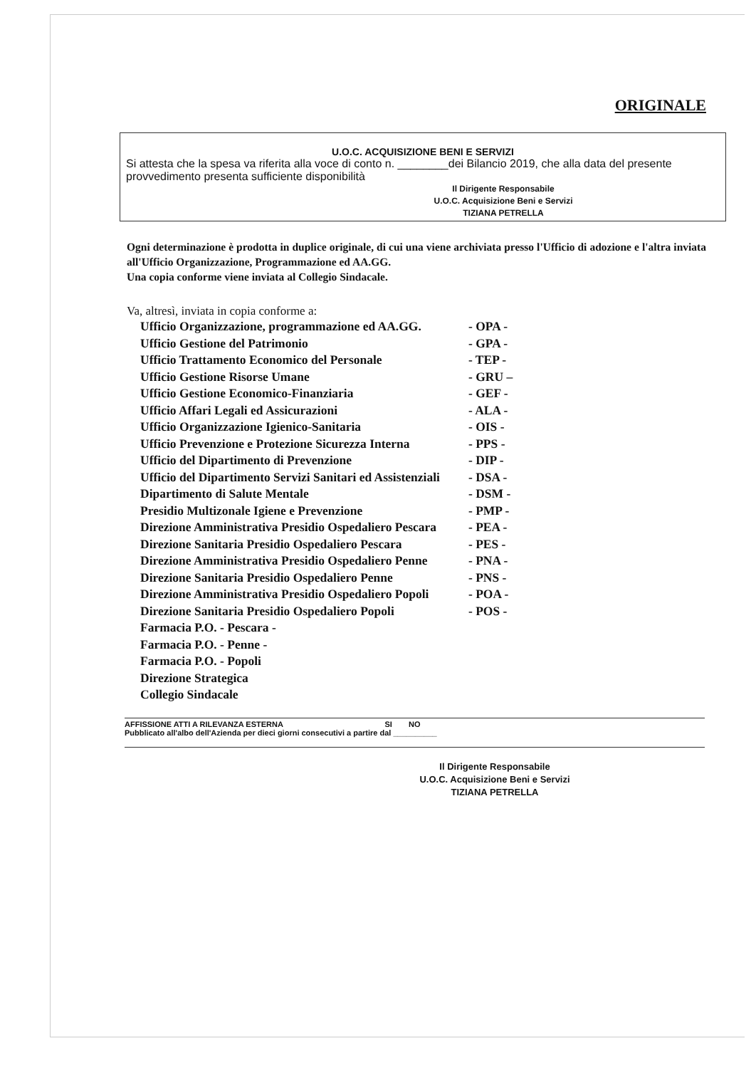ORIGINALE
U.O.C. ACQUISIZIONE BENI E SERVIZI
Si attesta che la spesa va riferita alla voce di conto n. ________dei Bilancio 2019, che alla data del presente provvedimento presenta sufficiente disponibilità
Il Dirigente Responsabile
U.O.C. Acquisizione Beni e Servizi
TIZIANA PETRELLA
Ogni determinazione è prodotta in duplice originale, di cui una viene archiviata presso l'Ufficio di adozione e l'altra inviata all'Ufficio Organizzazione, Programmazione ed AA.GG.
Una copia conforme viene inviata al Collegio Sindacale.
Va, altresì, inviata in copia conforme a:
| Ufficio Organizzazione, programmazione ed AA.GG. | - OPA - |
| Ufficio Gestione del Patrimonio | - GPA - |
| Ufficio Trattamento Economico del Personale | - TEP - |
| Ufficio Gestione Risorse Umane | - GRU – |
| Ufficio Gestione Economico-Finanziaria | - GEF - |
| Ufficio Affari Legali ed Assicurazioni | - ALA - |
| Ufficio Organizzazione Igienico-Sanitaria | - OIS - |
| Ufficio Prevenzione e Protezione Sicurezza Interna | - PPS - |
| Ufficio del Dipartimento di Prevenzione | - DIP - |
| Ufficio del Dipartimento Servizi Sanitari ed Assistenziali | - DSA - |
| Dipartimento di Salute Mentale | - DSM - |
| Presidio Multizonale Igiene e Prevenzione | - PMP - |
| Direzione Amministrativa Presidio Ospedaliero Pescara | - PEA - |
| Direzione Sanitaria Presidio Ospedaliero Pescara | - PES - |
| Direzione Amministrativa Presidio Ospedaliero Penne | - PNA - |
| Direzione Sanitaria Presidio Ospedaliero Penne | - PNS - |
| Direzione Amministrativa Presidio Ospedaliero Popoli | - POA - |
| Direzione Sanitaria Presidio Ospedaliero Popoli | - POS - |
| Farmacia P.O. - Pescara - | |
| Farmacia P.O. - Penne - | |
| Farmacia P.O. - Popoli | |
| Direzione Strategica | |
| Collegio Sindacale | |
AFFISSIONE ATTI A RILEVANZA ESTERNA SI NO
Pubblicato all'albo dell'Azienda per dieci giorni consecutivi a partire dal __________
Il Dirigente Responsabile
U.O.C. Acquisizione Beni e Servizi
TIZIANA PETRELLA